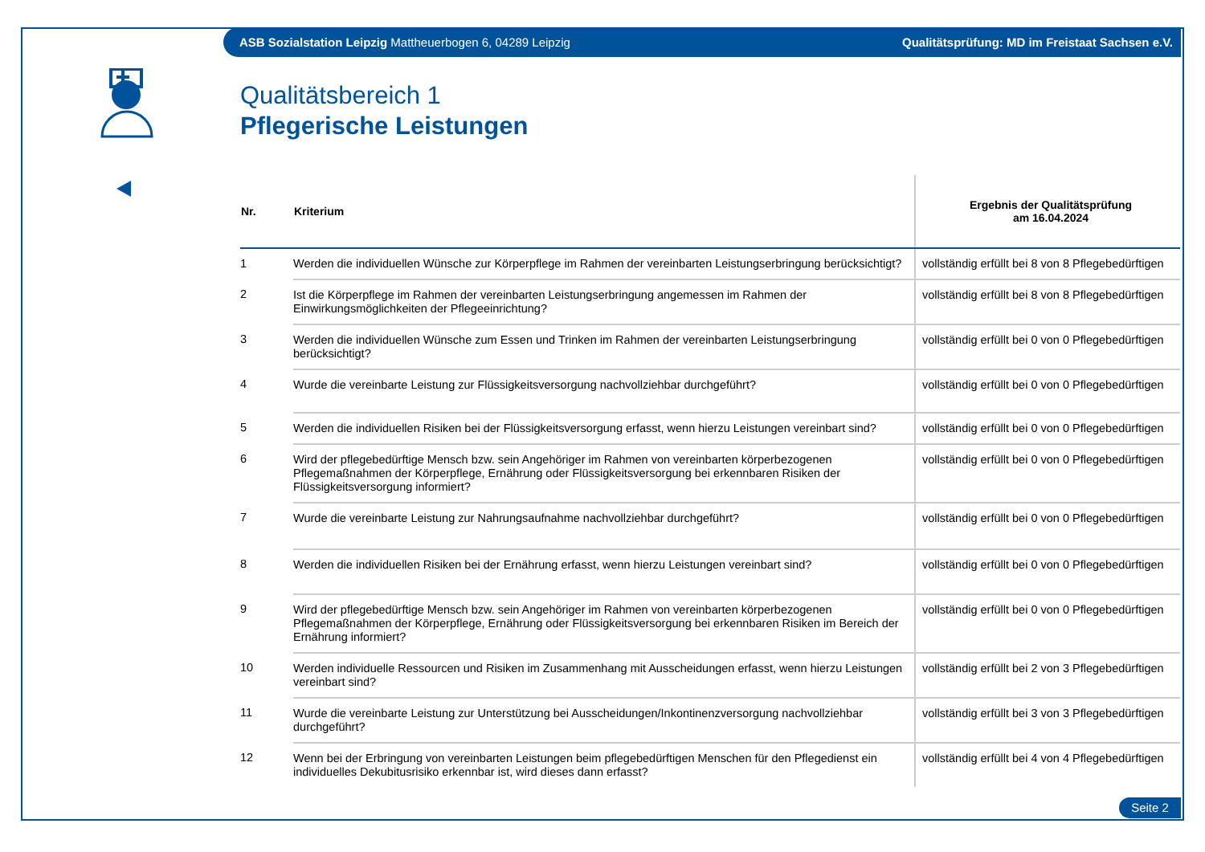ASB Sozialstation Leipzig Mattheuerbogen 6, 04289 Leipzig Qualitätsprüfung: MD im Freistaat Sachsen e.V.
Qualitätsbereich 1
Pflegerische Leistungen
| Nr. | Kriterium | Ergebnis der Qualitätsprüfung am 16.04.2024 |
| --- | --- | --- |
| 1 | Werden die individuellen Wünsche zur Körperpflege im Rahmen der vereinbarten Leistungserbringung berücksichtigt? | vollständig erfüllt bei 8 von 8 Pflegebedürftigen |
| 2 | Ist die Körperpflege im Rahmen der vereinbarten Leistungserbringung angemessen im Rahmen der Einwirkungsmöglichkeiten der Pflegeeinrichtung? | vollständig erfüllt bei 8 von 8 Pflegebedürftigen |
| 3 | Werden die individuellen Wünsche zum Essen und Trinken im Rahmen der vereinbarten Leistungserbringung berücksichtigt? | vollständig erfüllt bei 0 von 0 Pflegebedürftigen |
| 4 | Wurde die vereinbarte Leistung zur Flüssigkeitsversorgung nachvollziehbar durchgeführt? | vollständig erfüllt bei 0 von 0 Pflegebedürftigen |
| 5 | Werden die individuellen Risiken bei der Flüssigkeitsversorgung erfasst, wenn hierzu Leistungen vereinbart sind? | vollständig erfüllt bei 0 von 0 Pflegebedürftigen |
| 6 | Wird der pflegebedürftige Mensch bzw. sein Angehöriger im Rahmen von vereinbarten körperbezogenen Pflegemaßnahmen der Körperpflege, Ernährung oder Flüssigkeitsversorgung bei erkennbaren Risiken der Flüssigkeitsversorgung informiert? | vollständig erfüllt bei 0 von 0 Pflegebedürftigen |
| 7 | Wurde die vereinbarte Leistung zur Nahrungsaufnahme nachvollziehbar durchgeführt? | vollständig erfüllt bei 0 von 0 Pflegebedürftigen |
| 8 | Werden die individuellen Risiken bei der Ernährung erfasst, wenn hierzu Leistungen vereinbart sind? | vollständig erfüllt bei 0 von 0 Pflegebedürftigen |
| 9 | Wird der pflegebedürftige Mensch bzw. sein Angehöriger im Rahmen von vereinbarten körperbezogenen Pflegemaßnahmen der Körperpflege, Ernährung oder Flüssigkeitsversorgung bei erkennbaren Risiken im Bereich der Ernährung informiert? | vollständig erfüllt bei 0 von 0 Pflegebedürftigen |
| 10 | Werden individuelle Ressourcen und Risiken im Zusammenhang mit Ausscheidungen erfasst, wenn hierzu Leistungen vereinbart sind? | vollständig erfüllt bei 2 von 3 Pflegebedürftigen |
| 11 | Wurde die vereinbarte Leistung zur Unterstützung bei Ausscheidungen/Inkontinenzversorgung nachvollziehbar durchgeführt? | vollständig erfüllt bei 3 von 3 Pflegebedürftigen |
| 12 | Wenn bei der Erbringung von vereinbarten Leistungen beim pflegebedürftigen Menschen für den Pflegedienst ein individuelles Dekubitusrisiko erkennbar ist, wird dieses dann erfasst? | vollständig erfüllt bei 4 von 4 Pflegebedürftigen |
Seite 2